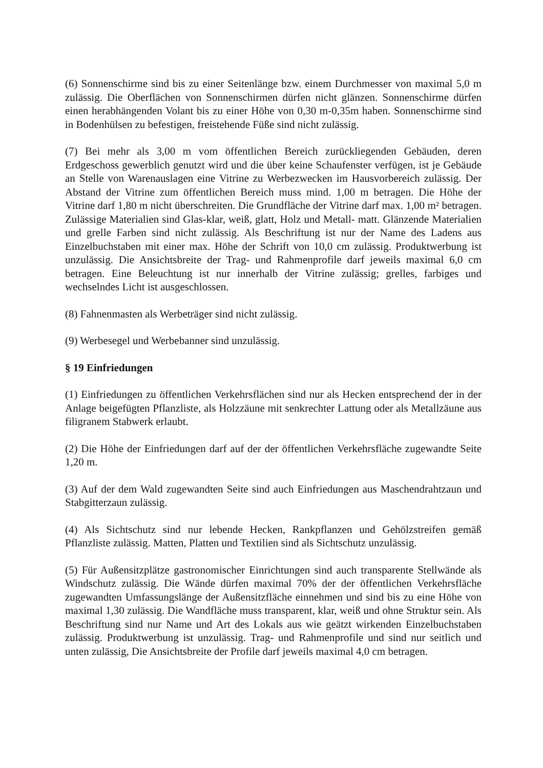(6) Sonnenschirme sind bis zu einer Seitenlänge bzw. einem Durchmesser von maximal 5,0 m zulässig. Die Oberflächen von Sonnenschirmen dürfen nicht glänzen. Sonnenschirme dürfen einen herabhängenden Volant bis zu einer Höhe von 0,30 m-0,35m haben. Sonnenschirme sind in Bodenhülsen zu befestigen, freistehende Füße sind nicht zulässig.
(7) Bei mehr als 3,00 m vom öffentlichen Bereich zurückliegenden Gebäuden, deren Erdgeschoss gewerblich genutzt wird und die über keine Schaufenster verfügen, ist je Gebäude an Stelle von Warenauslagen eine Vitrine zu Werbezwecken im Hausvorbereich zulässig. Der Abstand der Vitrine zum öffentlichen Bereich muss mind. 1,00 m betragen. Die Höhe der Vitrine darf 1,80 m nicht überschreiten. Die Grundfläche der Vitrine darf max. 1,00 m² betragen. Zulässige Materialien sind Glas-klar, weiß, glatt, Holz und Metall- matt. Glänzende Materialien und grelle Farben sind nicht zulässig. Als Beschriftung ist nur der Name des Ladens aus Einzelbuchstaben mit einer max. Höhe der Schrift von 10,0 cm zulässig. Produktwerbung ist unzulässig. Die Ansichtsbreite der Trag- und Rahmenprofile darf jeweils maximal 6,0 cm betragen. Eine Beleuchtung ist nur innerhalb der Vitrine zulässig; grelles, farbiges und wechselndes Licht ist ausgeschlossen.
(8) Fahnenmasten als Werbeträger sind nicht zulässig.
(9) Werbesegel und Werbebanner sind unzulässig.
§ 19 Einfriedungen
(1) Einfriedungen zu öffentlichen Verkehrsflächen sind nur als Hecken entsprechend der in der Anlage beigefügten Pflanzliste, als Holzzäune mit senkrechter Lattung oder als Metallzäune aus filigranem Stabwerk erlaubt.
(2) Die Höhe der Einfriedungen darf auf der der öffentlichen Verkehrsfläche zugewandte Seite 1,20 m.
(3) Auf der dem Wald zugewandten Seite sind auch Einfriedungen aus Maschendrahtzaun und Stabgitterzaun zulässig.
(4) Als Sichtschutz sind nur lebende Hecken, Rankpflanzen und Gehölzstreifen gemäß Pflanzliste zulässig. Matten, Platten und Textilien sind als Sichtschutz unzulässig.
(5) Für Außensitzplätze gastronomischer Einrichtungen sind auch transparente Stellwände als Windschutz zulässig. Die Wände dürfen maximal 70% der der öffentlichen Verkehrsfläche zugewandten Umfassungslänge der Außensitzfläche einnehmen und sind bis zu eine Höhe von maximal 1,30 zulässig. Die Wandfläche muss transparent, klar, weiß und ohne Struktur sein. Als Beschriftung sind nur Name und Art des Lokals aus wie geätzt wirkenden Einzelbuchstaben zulässig. Produktwerbung ist unzulässig. Trag- und Rahmenprofile und sind nur seitlich und unten zulässig, Die Ansichtsbreite der Profile darf jeweils maximal 4,0 cm betragen.